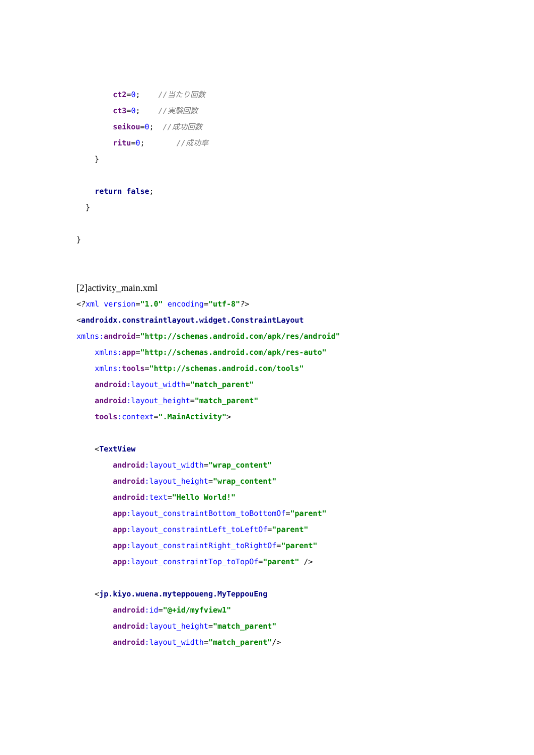ct2=0; //当たり回数
ct3=0; //実験回数
seikou=0; //成功回数
ritu=0; //成功率
}
return false;
}
}
[2]activity_main.xml
<?xml version="1.0" encoding="utf-8"?>
<androidx.constraintlayout.widget.ConstraintLayout
xmlns: android="http://schemas.android.com/apk/res/android"
xmlns: app="http://schemas.android.com/apk/res-auto"
xmlns: tools="http://schemas.android.com/tools"
android:layout_width="match_parent"
android:layout_height="match_parent"
tools:context=".MainActivity">
<TextView
android:layout_width="wrap_content"
android:layout_height="wrap_content"
android:text="Hello World!"
app:layout_constraintBottom_toBottomOf="parent"
app:layout_constraintLeft_toLeftOf="parent"
app:layout_constraintRight_toRightOf="parent"
app:layout_constraintTop_toTopOf="parent" />
<jp.kiyo.wuena.myteppoueng.MyTeppouEng
android:id="@+id/myfview1"
android:layout_height="match_parent"
android:layout_width="match_parent"/>